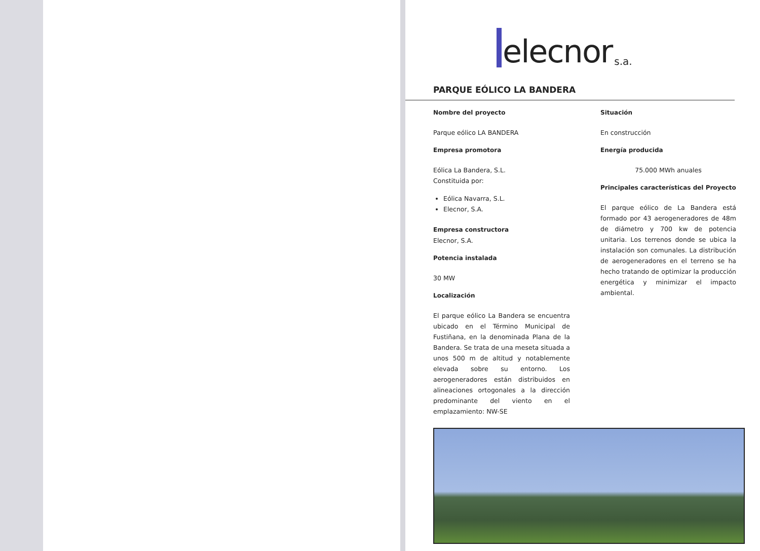elecnor s.a.
PARQUE EÓLICO LA BANDERA
Nombre del proyecto
Parque eólico LA BANDERA
Empresa promotora
Eólica La Bandera, S.L.
Constituida por:
Eólica Navarra, S.L.
Elecnor, S.A.
Empresa constructora
Elecnor, S.A.
Potencia instalada
30 MW
Localización
El parque eólico La Bandera se encuentra ubicado en el Término Municipal de Fustiñana, en la denominada Plana de la Bandera. Se trata de una meseta situada a unos 500 m de altitud y notablemente elevada sobre su entorno. Los aerogeneradores están distribuidos en alineaciones ortogonales a la dirección predominante del viento en el emplazamiento: NW-SE
Situación
En construcción
Energía producida
75.000 MWh anuales
Principales características del Proyecto
El parque eólico de La Bandera está formado por 43 aerogeneradores de 48m de diámetro y 700 kw de potencia unitaria. Los terrenos donde se ubica la instalación son comunales. La distribución de aerogeneradores en el terreno se ha hecho tratando de optimizar la producción energética y minimizar el impacto ambiental.